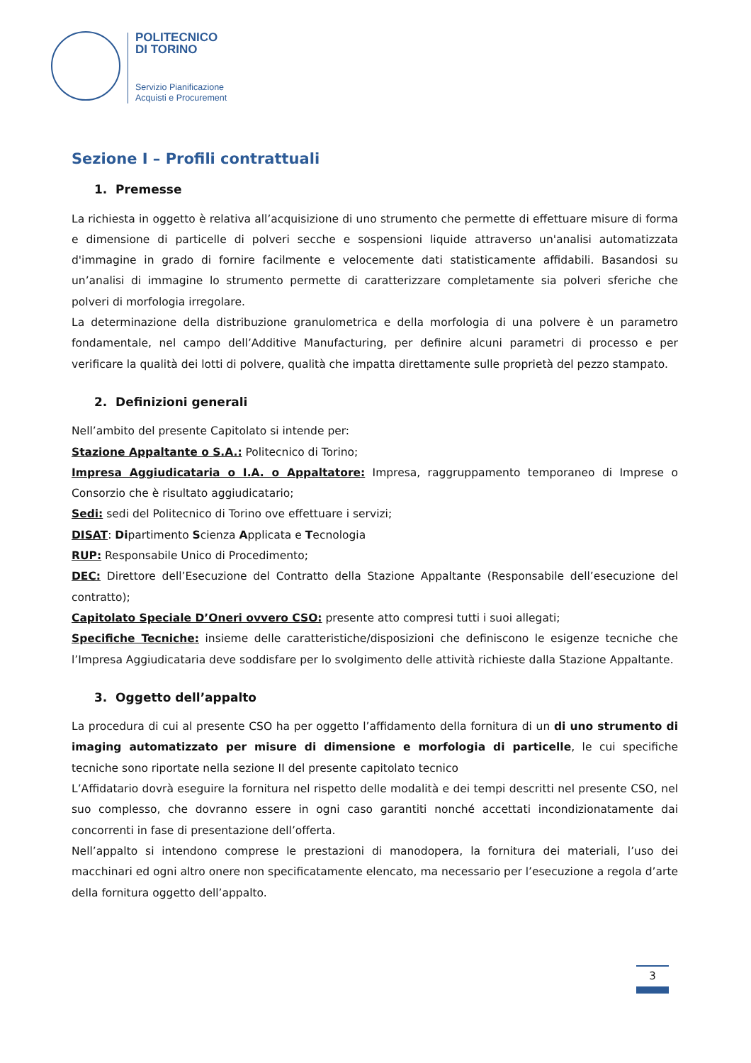POLITECNICO
DI TORINO
Servizio Pianificazione
Acquisti e Procurement
Sezione I – Profili contrattuali
1. Premesse
La richiesta in oggetto è relativa all’acquisizione di uno strumento che permette di effettuare misure di forma e dimensione di particelle di polveri secche e sospensioni liquide attraverso un'analisi automatizzata d'immagine in grado di fornire facilmente e velocemente dati statisticamente affidabili. Basandosi su un’analisi di immagine lo strumento permette di caratterizzare completamente sia polveri sferiche che polveri di morfologia irregolare.
La determinazione della distribuzione granulometrica e della morfologia di una polvere è un parametro fondamentale, nel campo dell’Additive Manufacturing, per definire alcuni parametri di processo e per verificare la qualità dei lotti di polvere, qualità che impatta direttamente sulle proprietà del pezzo stampato.
2. Definizioni generali
Nell’ambito del presente Capitolato si intende per:
Stazione Appaltante o S.A.: Politecnico di Torino;
Impresa Aggiudicataria o I.A. o Appaltatore: Impresa, raggruppamento temporaneo di Imprese o Consorzio che è risultato aggiudicatario;
Sedi: sedi del Politecnico di Torino ove effettuare i servizi;
DISAT: Dipartimento Scienza Applicata e Tecnologia
RUP: Responsabile Unico di Procedimento;
DEC: Direttore dell’Esecuzione del Contratto della Stazione Appaltante (Responsabile dell’esecuzione del contratto);
Capitolato Speciale D’Oneri ovvero CSO: presente atto compresi tutti i suoi allegati;
Specifiche Tecniche: insieme delle caratteristiche/disposizioni che definiscono le esigenze tecniche che l’Impresa Aggiudicataria deve soddisfare per lo svolgimento delle attività richieste dalla Stazione Appaltante.
3. Oggetto dell’appalto
La procedura di cui al presente CSO ha per oggetto l’affidamento della fornitura di un di uno strumento di imaging automatizzato per misure di dimensione e morfologia di particelle, le cui specifiche tecniche sono riportate nella sezione II del presente capitolato tecnico
L’Affidatario dovrà eseguire la fornitura nel rispetto delle modalità e dei tempi descritti nel presente CSO, nel suo complesso, che dovranno essere in ogni caso garantiti nonché accettati incondizionatamente dai concorrenti in fase di presentazione dell’offerta.
Nell’appalto si intendono comprese le prestazioni di manodopera, la fornitura dei materiali, l’uso dei macchinari ed ogni altro onere non specificatamente elencato, ma necessario per l’esecuzione a regola d’arte della fornitura oggetto dell’appalto.
3